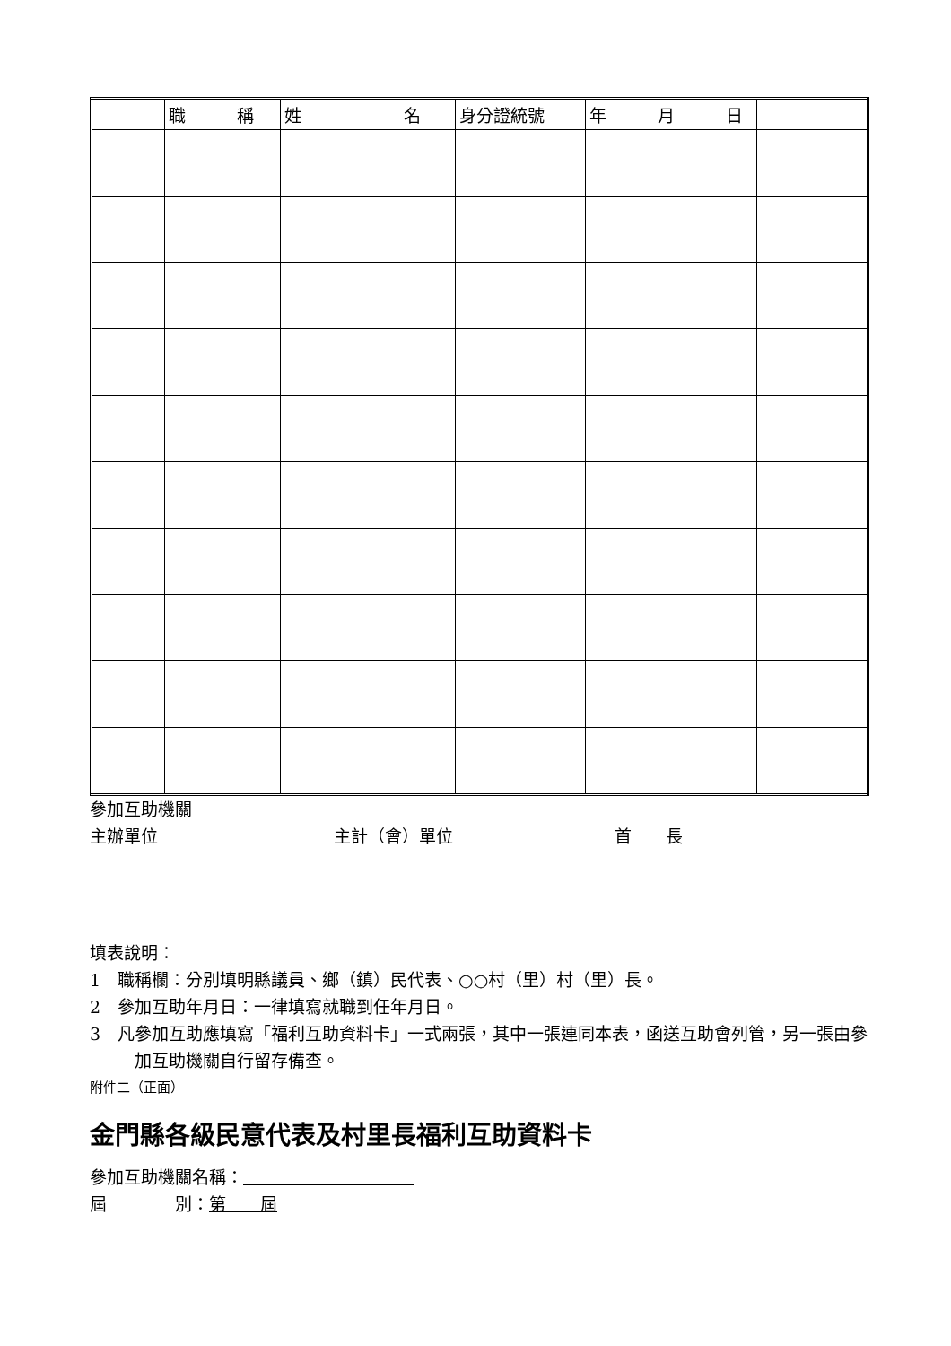| | 職 稱 | 姓 名 | 身分證統號 | 年 月 日 | |
| --- | --- | --- | --- | --- | --- |
參加互助機關
主辦單位 主計（會）單位 首　　長
填表說明：
1　職稱欄：分別填明縣議員、鄉（鎮）民代表、○○村（里）村（里）長。
2　參加互助年月日：一律填寫就職到任年月日。
3　凡參加互助應填寫「福利互助資料卡」一式兩張，其中一張連同本表，函送互助會列管，另一張由參加互助機關自行留存備查。
附件二（正面）
金門縣各級民意代表及村里長福利互助資料卡
參加互助機關名稱：　　　　　　　　　　
屆　　　　別：第　　屆